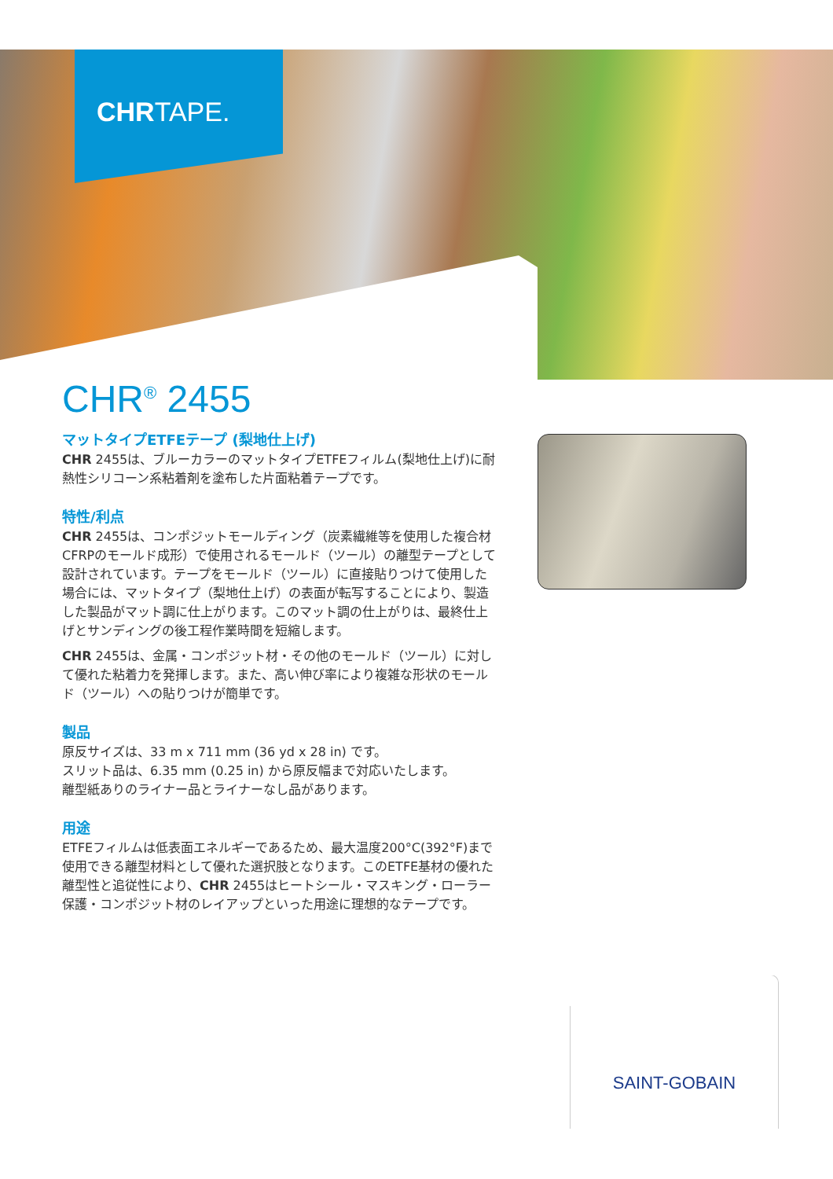CHRTAPE.
CHR<sup>®</sup> 2455
マットタイプETFEテープ (梨地仕上げ)
CHR 2455は、ブルーカラーのマットタイプETFEフィルム(梨地仕上げ)に耐熱性シリコーン系粘着剤を塗布した片面粘着テープです。
特性/利点
CHR 2455は、コンポジットモールディング（炭素繊維等を使用した複合材CFRPのモールド成形）で使用されるモールド（ツール）の離型テープとして設計されています。テープをモールド（ツール）に直接貼りつけて使用した場合には、マットタイプ（梨地仕上げ）の表面が転写することにより、製造した製品がマット調に仕上がります。このマット調の仕上がりは、最終仕上げとサンディングの後工程作業時間を短縮します。
CHR 2455は、金属・コンポジット材・その他のモールド（ツール）に対して優れた粘着力を発揮します。また、高い伸び率により複雑な形状のモールド（ツール）への貼りつけが簡単です。
製品
原反サイズは、33 m x 711 mm (36 yd x 28 in) です。
スリット品は、6.35 mm (0.25 in) から原反幅まで対応いたします。
離型紙ありのライナー品とライナーなし品があります。
用途
ETFEフィルムは低表面エネルギーであるため、最大温度200°C(392°F)まで使用できる離型材料として優れた選択肢となります。このETFE基材の優れた離型性と追従性により、CHR 2455はヒートシール・マスキング・ローラー保護・コンポジット材のレイアップといった用途に理想的なテープです。
SAINT-GOBAIN